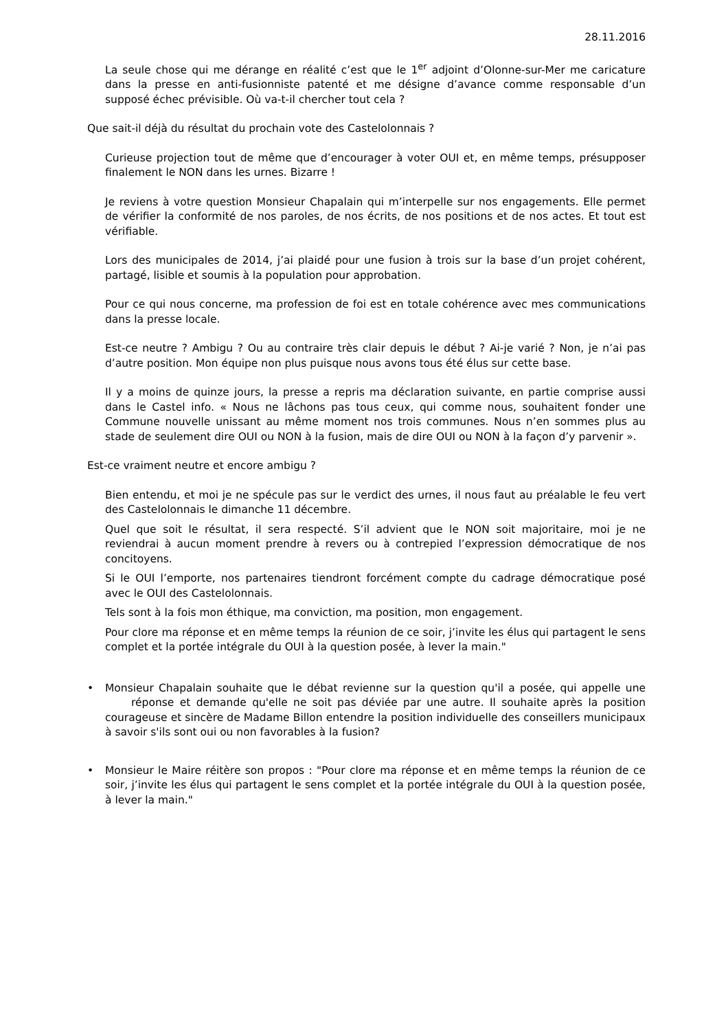28.11.2016
La seule chose qui me dérange en réalité c’est que le 1<sup>er</sup> adjoint d’Olonne-sur-Mer me caricature dans la presse en anti-fusionniste patenté et me désigne d’avance comme responsable d’un supposé échec prévisible. Où va-t-il chercher tout cela ?
Que sait-il déjà du résultat du prochain vote des Castelolonnais ?
Curieuse projection tout de même que d’encourager à voter OUI et, en même temps, présupposer finalement le NON dans les urnes. Bizarre !
Je reviens à votre question Monsieur Chapalain qui m’interpelle sur nos engagements. Elle permet de vérifier la conformité de nos paroles, de nos écrits, de nos positions et de nos actes. Et tout est vérifiable.
Lors des municipales de 2014, j’ai plaidé pour une fusion à trois sur la base d’un projet cohérent, partagé, lisible et soumis à la population pour approbation.
Pour ce qui nous concerne, ma profession de foi est en totale cohérence avec mes communications dans la presse locale.
Est-ce neutre ? Ambigu ? Ou au contraire très clair depuis le début ? Ai-je varié ? Non, je n’ai pas d’autre position. Mon équipe non plus puisque nous avons tous été élus sur cette base.
Il y a moins de quinze jours, la presse a repris ma déclaration suivante, en partie comprise aussi dans le Castel info. « Nous ne lâchons pas tous ceux, qui comme nous, souhaitent fonder une Commune nouvelle unissant au même moment nos trois communes. Nous n’en sommes plus au stade de seulement dire OUI ou NON à la fusion, mais de dire OUI ou NON à la façon d’y parvenir ».
Est-ce vraiment neutre et encore ambigu ?
Bien entendu, et moi je ne spécule pas sur le verdict des urnes, il nous faut au préalable le feu vert des Castelolonnais le dimanche 11 décembre.
Quel que soit le résultat, il sera respecté. S’il advient que le NON soit majoritaire, moi je ne reviendrai à aucun moment prendre à revers ou à contrepied l’expression démocratique de nos concitoyens.
Si le OUI l’emporte, nos partenaires tiendront forcément compte du cadrage démocratique posé avec le OUI des Castelolonnais.
Tels sont à la fois mon éthique, ma conviction, ma position, mon engagement.
Pour clore ma réponse et en même temps la réunion de ce soir, j’invite les élus qui partagent le sens complet et la portée intégrale du OUI à la question posée, à lever la main."
• Monsieur Chapalain souhaite que le débat revienne sur la question qu'il a posée, qui appelle une réponse et demande qu'elle ne soit pas déviée par une autre. Il souhaite après la position courageuse et sincère de Madame Billon entendre la position individuelle des conseillers municipaux à savoir s'ils sont oui ou non favorables à la fusion?
• Monsieur le Maire réitère son propos : "Pour clore ma réponse et en même temps la réunion de ce soir, j’invite les élus qui partagent le sens complet et la portée intégrale du OUI à la question posée, à lever la main."